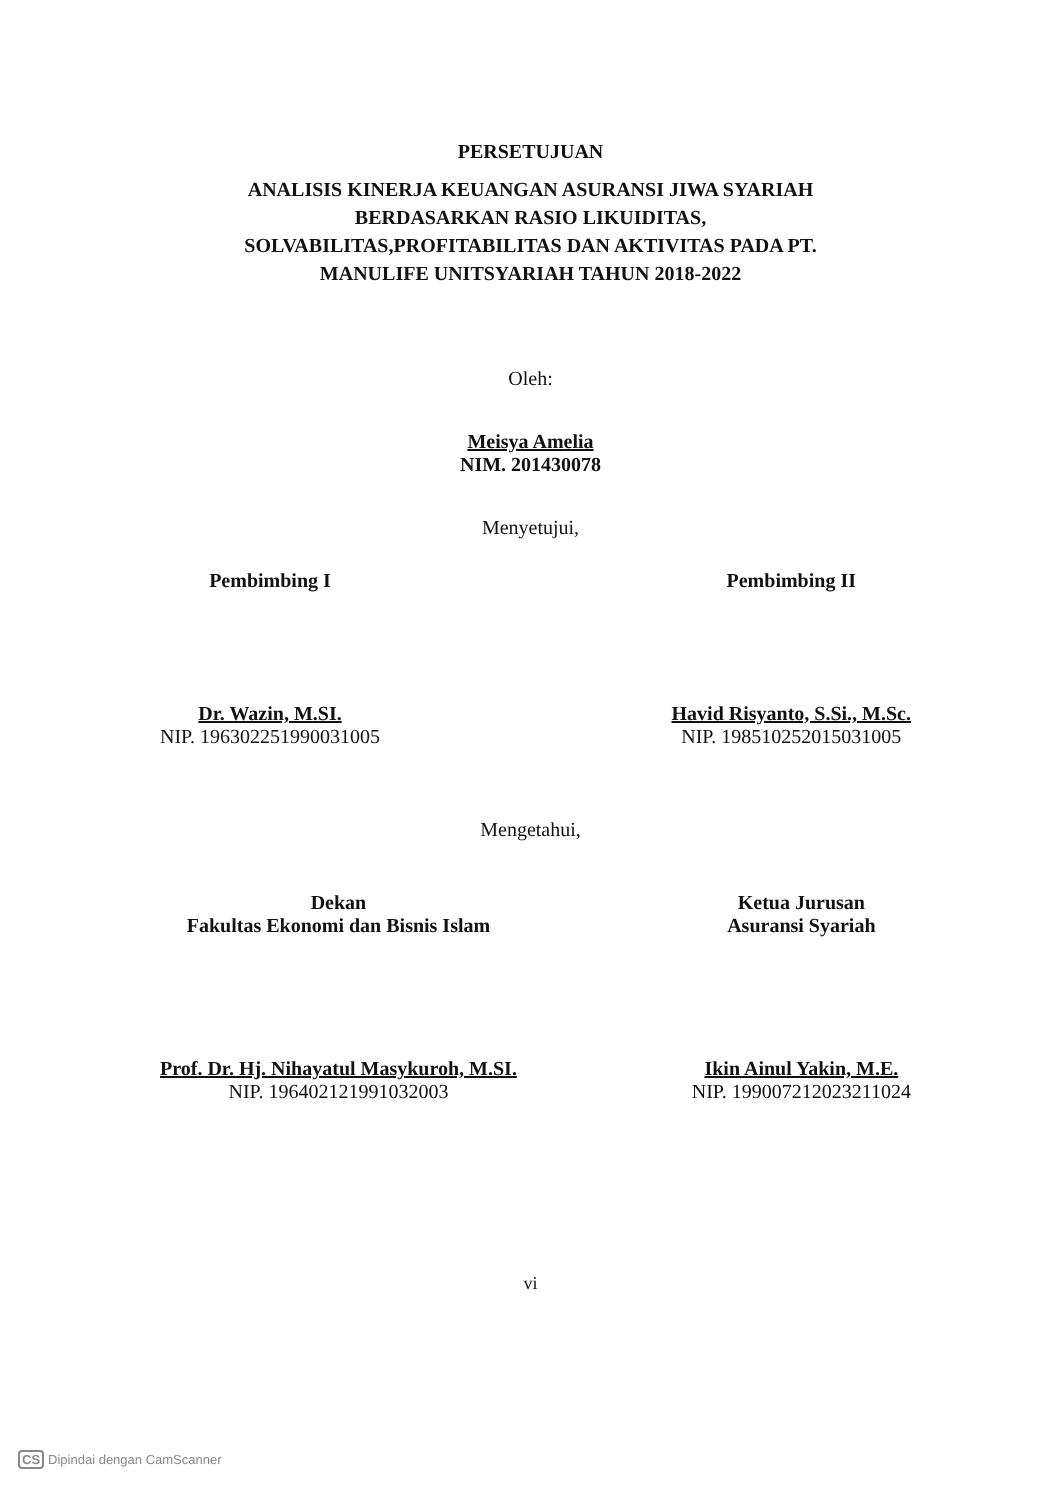PERSETUJUAN
ANALISIS KINERJA KEUANGAN ASURANSI JIWA SYARIAH
BERDASARKAN RASIO LIKUIDITAS,
SOLVABILITAS,PROFITABILITAS DAN AKTIVITAS PADA PT.
MANULIFE UNITSYARIAH TAHUN 2018-2022
Oleh:
Meisya Amelia
NIM. 201430078
Menyetujui,
Pembimbing I
Dr. Wazin, M.SI.
NIP. 196302251990031005
Pembimbing II
Havid Risyanto, S.Si., M.Sc.
NIP. 198510252015031005
Mengetahui,
Dekan
Fakultas Ekonomi dan Bisnis Islam
Prof. Dr. Hj. Nihayatul Masykuroh, M.SI.
NIP. 196402121991032003
Ketua Jurusan
Asuransi Syariah
Ikin Ainul Yakin, M.E.
NIP. 199007212023211024
vi
CS Dipindai dengan CamScanner